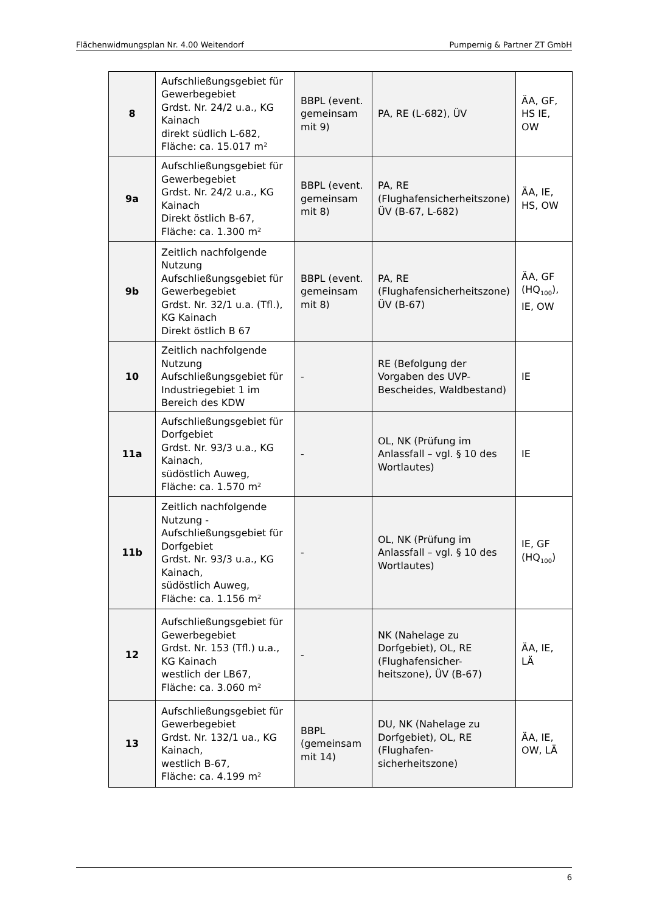Flächenwidmungsplan Nr. 4.00 Weitendorf Pumpernig & Partner ZT GmbH
| 8 | Aufschließungsgebiet für Gewerbegebiet Grdst. Nr. 24/2 u.a., KG Kainach direkt südlich L-682, Fläche: ca. 15.017 m² | BBPL (event. gemeinsam mit 9) | PA, RE (L-682), ÜV | ÄA, GF, HS IE, OW |
| 9a | Aufschließungsgebiet für Gewerbegebiet Grdst. Nr. 24/2 u.a., KG Kainach Direkt östlich B-67, Fläche: ca. 1.300 m² | BBPL (event. gemeinsam mit 8) | PA, RE (Flughafensicherheitszone) ÜV (B-67, L-682) | ÄA, IE, HS, OW |
| 9b | Zeitlich nachfolgende Nutzung Aufschließungsgebiet für Gewerbegebiet Grdst. Nr. 32/1 u.a. (Tfl.), KG Kainach Direkt östlich B 67 | BBPL (event. gemeinsam mit 8) | PA, RE (Flughafensicherheitszone) ÜV (B-67) | ÄA, GF (HQ<sub>100</sub>), IE, OW |
| 10 | Zeitlich nachfolgende Nutzung Aufschließungsgebiet für Industriegebiet 1 im Bereich des KDW | - | RE (Befolgung der Vorgaben des UVP-Bescheides, Waldbestand) | IE |
| 11a | Aufschließungsgebiet für Dorfgebiet Grdst. Nr. 93/3 u.a., KG Kainach, südöstlich Auweg, Fläche: ca. 1.570 m² | - | OL, NK (Prüfung im Anlassfall – vgl. § 10 des Wortlautes) | IE |
| 11b | Zeitlich nachfolgende Nutzung - Aufschließungsgebiet für Dorfgebiet Grdst. Nr. 93/3 u.a., KG Kainach, südöstlich Auweg, Fläche: ca. 1.156 m² | - | OL, NK (Prüfung im Anlassfall – vgl. § 10 des Wortlautes) | IE, GF (HQ<sub>100</sub>) |
| 12 | Aufschließungsgebiet für Gewerbegebiet Grdst. Nr. 153 (Tfl.) u.a., KG Kainach westlich der LB67, Fläche: ca. 3.060 m² | - | NK (Nahelage zu Dorfgebiet), OL, RE (Flughafensicher-heitszone), ÜV (B-67) | ÄA, IE, LÄ |
| 13 | Aufschließungsgebiet für Gewerbegebiet Grdst. Nr. 132/1 ua., KG Kainach, westlich B-67, Fläche: ca. 4.199 m² | BBPL (gemeinsam mit 14) | DU, NK (Nahelage zu Dorfgebiet), OL, RE (Flughafen-sicherheitszone) | ÄA, IE, OW, LÄ |
6